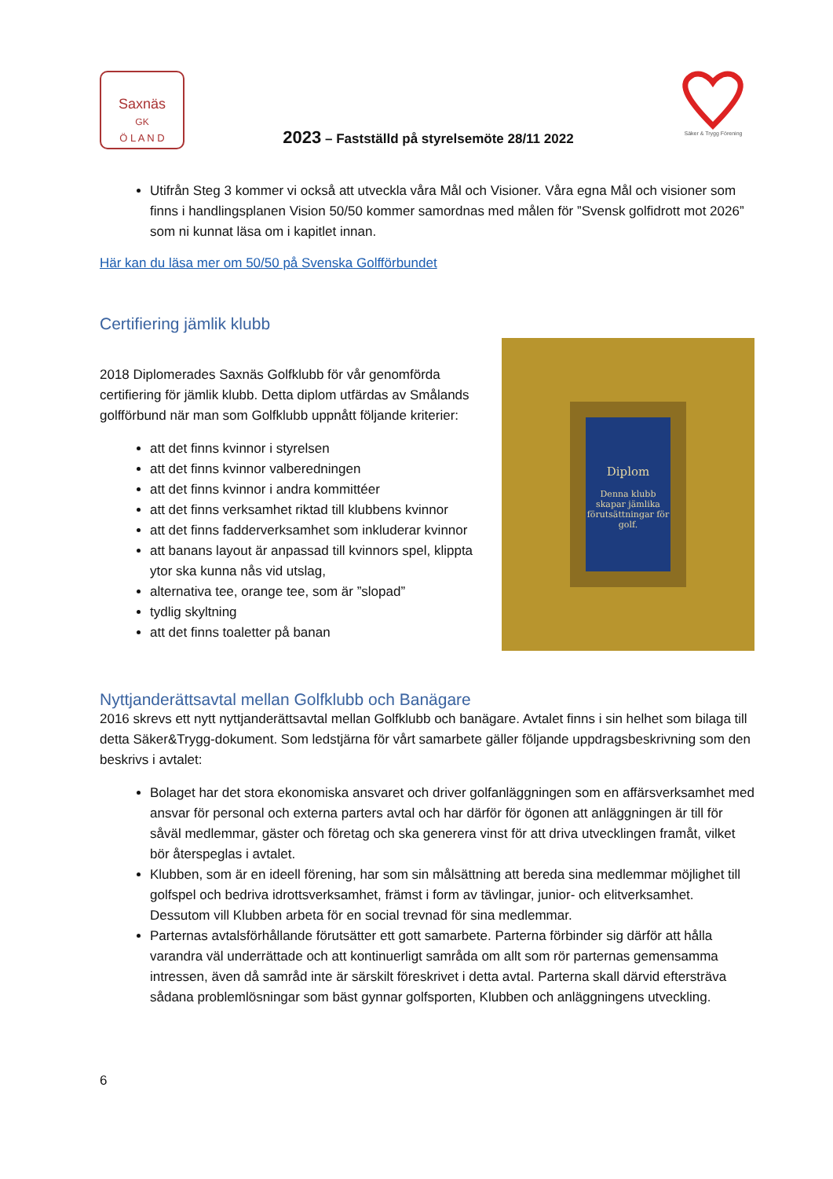Saxnäs
GK
Ö L A N D
2023 – Fastställd på styrelsemöte 28/11 2022
Säker & Trygg Förening
Utifrån Steg 3 kommer vi också att utveckla våra Mål och Visioner. Våra egna Mål och visioner som finns i handlingsplanen Vision 50/50 kommer samordnas med målen för ”Svensk golfidrott mot 2026” som ni kunnat läsa om i kapitlet innan.
Här kan du läsa mer om 50/50 på Svenska Golfförbundet
Certifiering jämlik klubb
2018 Diplomerades Saxnäs Golfklubb för vår genomförda certifiering för jämlik klubb. Detta diplom utfärdas av Smålands golfförbund när man som Golfklubb uppnått följande kriterier:
att det finns kvinnor i styrelsen
att det finns kvinnor valberedningen
att det finns kvinnor i andra kommittéer
att det finns verksamhet riktad till klubbens kvinnor
att det finns fadderverksamhet som inkluderar kvinnor
att banans layout är anpassad till kvinnors spel, klippta ytor ska kunna nås vid utslag,
alternativa tee, orange tee, som är ”slopad”
tydlig skyltning
att det finns toaletter på banan
Diplom
Denna klubb skapar jämlika förutsättningar för golf.
Nyttjanderättsavtal mellan Golfklubb och Banägare
2016 skrevs ett nytt nyttjanderättsavtal mellan Golfklubb och banägare. Avtalet finns i sin helhet som bilaga till detta Säker&Trygg-dokument. Som ledstjärna för vårt samarbete gäller följande uppdragsbeskrivning som den beskrivs i avtalet:
Bolaget har det stora ekonomiska ansvaret och driver golfanläggningen som en affärsverksamhet med ansvar för personal och externa parters avtal och har därför för ögonen att anläggningen är till för såväl medlemmar, gäster och företag och ska generera vinst för att driva utvecklingen framåt, vilket bör återspeglas i avtalet.
Klubben, som är en ideell förening, har som sin målsättning att bereda sina medlemmar möjlighet till golfspel och bedriva idrottsverksamhet, främst i form av tävlingar, junior- och elitverksamhet. Dessutom vill Klubben arbeta för en social trevnad för sina medlemmar.
Parternas avtalsförhållande förutsätter ett gott samarbete. Parterna förbinder sig därför att hålla varandra väl underrättade och att kontinuerligt samråda om allt som rör parternas gemensamma intressen, även då samråd inte är särskilt föreskrivet i detta avtal. Parterna skall därvid eftersträva sådana problemlösningar som bäst gynnar golfsporten, Klubben och anläggningens utveckling.
6